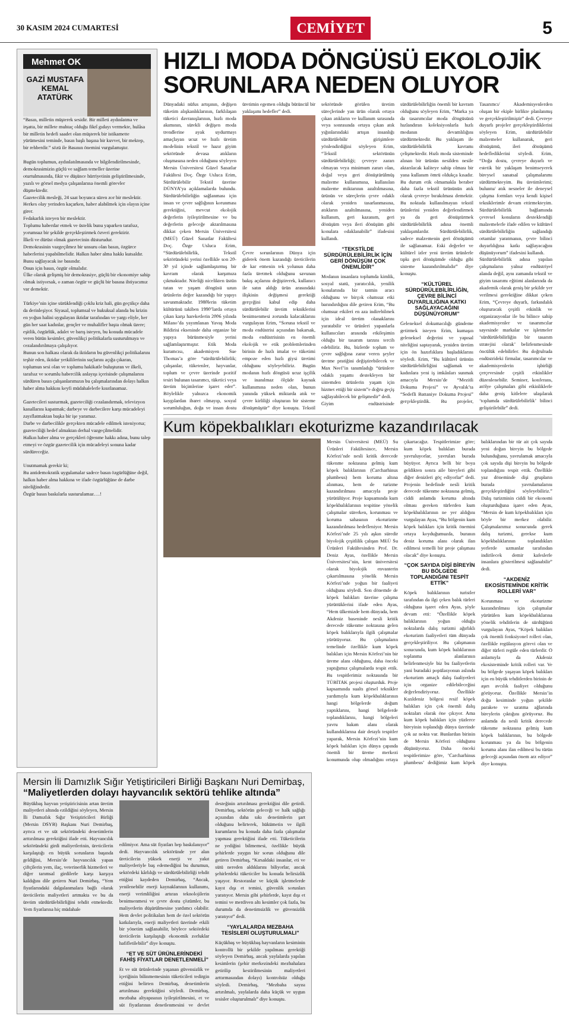30 KASIM 2024 CUMARTESİ CEMİYET 5
Mehmet OK
GAZİ MUSTAFA KEMAL ATATÜRK
“Basın, milletin müşterek sesidir. Bir milleti aydınlatma ve irşatta, bir millete muhtaç olduğu fikrî gıdayı vermekte, hulâsa bir milletin hedefi saadet olan müşterek bir istikamette yürümesini teminde, basın başlı başına bir kuvvet, bir mektep, bir rehberdir.” sözü ile Basının önemini vurgulamıştır.
Bugün toplumun, aydınlatılmasında ve bilgilendirilmesinde, demokrasimizin güçlü ve sağlam temeller üzerine oturtulmasında, fikir ve düşünce hürriyetinin geliştirilmesinde, yazılı ve görsel medya çalışanlarına önemli görevler düşmektedir.
Gazetecilik mesleği, 24 saat boyunca süren zor bir meslektir.
Herkes olay yerinden kaçarken, haber alabilmek için olayın içine girer.
Fedakarlık isteyen bir meslektir.
Toplumu haberdar etmek ve üstelik bunu yaparken tarafsız, yorumsuz bir şekilde gerçekleştirmek özveri gerektirir.
İlkeli ve dürüst olmak gazetecinin düsturudur.
Demokrasinin vazgeçilmez bir unsuru olan basın, özgürce haberlerini yapabilmelidir. Halkın haber alma hakkı kutsaldır.
Bunu sağlayacak ise basındır.
Onun için basın, özgür olmalıdır.
Ülke olarak gelişmiş bir demokrasiye, güçlü bir ekonomiye sahip olmak istiyorsak, o zaman özgür ve güçlü bir basına ihtiyacımız var demektir.
Türkiye’nin içine sürüklendiği çoklu kriz hali, gün geçtikçe daha da derinleşiyor. Siyasal, toplumsal ve hukuksal alanda bu krizin en yoğun halini uygulayan iktidar tarafından ve yargı eliyle, her gün her saat kadınlar, gençler ve muhalifler başta olmak üzere; eşitlik, özgürlük, adalet ve barış isteyen, bu konuda mücadele veren bütün kesimler, güvenlikçi politikalarla susturulmaya ve cezalandırılmaya çalışılıyor.
Bunun son halkası olarak da iktidarın bu güvenlikçi politikalarını teşhir eden, iktidar yetkililerinin suçlarını açığa çıkaran, toplumun sesi olan ve toplumu hakikatle buluşturan ve ilkeli, tarafsız ve sorumlu habercilik anlayışı içerisinde çalışmalarını sürdüren basın çalışanlarımızın bu çalışmalarından dolayı halkın haber alma hakkını keyfi müdahalelerle kısıtlanamaz.
Gazetecileri susturmak, gazeteciliği cezalandırmak, televizyon kanallarını kapatmak; darbeye ve darbecilere karşı mücadeleyi zayıflatmaktan başka bir işe yaramaz.
Darbe ve darbecilikle gerçekten mücadele edilmek isteniyorsa; gazeteciliği hedef almaktan derhal vazgeçilmelidir.
Halkın haber alma ve gerçekleri öğrenme hakkı adına, bunu talep etmeyi ve özgür gazetecilik için mücadeleyi sonuna kadar sürdüreceğiz.
Unutmamak gerekir ki;
Bu antidemokratik uygulamalar sadece basın özgürlüğüne değil, halkın haber alma hakkına ve ifade özgürlüğüne de darbe niteliğindedir.
Özgür basın baskılarla susturulamaz….!
HIZLI MODA DÖNGÜSÜ EKOLOJİK SORUNLARA NEDEN OLUYOR
Dünyadaki nüfus artışının, değişen tüketim alışkanlıklarının, farklılaşan tüketici davranışlarının, hızlı moda akımının, sürekli değişen moda trendlerine ayak uydurmayı amaçlayan ucuz ve hızlı üretim modelinin tekstil ve hazır giyim sektöründe devasa atıkların oluşmasına neden olduğunu söyleyen Mersin Üniversitesi Güzel Sanatlar Fakültesi Doç. Özge Usluca Erim, Sürdürülebilir Tekstil üzerine DÜNYA’ya açıklamalarda bulundu. Sürdürülebilirliğin sağlanması için insan ve çevre sağlığının korunması gerektiğini, mevcut ekolojik değerlerin iyileştirilmesine ve bu değerlerin geleceğe aktarılmasına dikkat çeken Mersin Üniversitesi (MEÜ) Güzel Sanatlar Fakültesi Doç. Özge Usluca Erim, “Sürdürülebilirlik, Tekstil sektöründeki yerini özellikle son 20-30 yıl içinde sağlamlaştırmış bir kavram olarak karşımıza çıkmaktadır. Niteliği nicelikten üstün tutan ve yaşam döngüsü uzun ürünlerin değer kazandığı bir yapıyı savunmaktadır. 1980lerin tüketim kültürünü takiben 1990’larda ortaya çıkan karşı hareketlerin 2006 yılında Milano’da yayımlanan Yavaş Moda Bildirisi ekseninde daha organize bir yapıya bürünmesiyle yerini sağlamlaştırmıştır. Etik Moda kuramcısı, akademisyen Sue Thomas’a göre “sürdürülebilirlik; çalışanlar, tüketenler, hayvanlar, toplum ve çevre üzerinde pozitif tesiri bulunan tasarımcı, tüketici veya üretim biçimlerine işaret eder”. Böylelikle yalnızca ekonomik kaygılardan ibaret olmayıp, sosyal sorumluluğun, doğa ve insan dostu üretimin egemen olduğu bütüncül bir yaklaşımı hedefler” dedi.
Çevre sorunlarının Dünya için giderek önem kazandığı üreticilerin de kar etmenin tek yolunun daha fazla üretmek olduğunu savunan bakış açılarını değiştirerek, kullanıcı ile satın aldığı ürün arasındaki ilişkinin değişmesi gerektiği gerçeğini kabul edip daha sürdürülebilir üretim tekniklerini benimsenmesi zorunda kalacaklarını vurgulayan Erim, “Soruna tekstil ve moda endüstrisi açısından bakarsak, moda endüstrisinin en önemli ekolojik ve etik problemlerinden birinin de hızlı imalat ve tüketimi empoze eden hızlı giysi üretimi olduğunu söyleyebiliriz. Bugün modanın hızlı döngüsü ucuz işçilik ve inanılmaz ölçüde kaynak kullanımına neden olan, bunun yanında yüksek miktarda atık ve çevre kirliliği oluşturan bir sisteme dönüşmüştür” diye konuştu. Tekstil sektöründe görülen üretim süreçlerinde yan ürün olarak ortaya çıkan atıkların ve kullanım sırasında veya sonrasında ortaya çıkan atık yığınlarındaki artışın insanlığı sürdürülebilir girişimlere yönlendirdiğini söyleyen Erim, “Tekstil sektörünün sürdürülebilirliği; çevreye zararı olmayan veya minimum zararı olan, doğal veya geri dönüştürülmüş malzeme kullanımına, kullanılan malzeme miktarının azaltılmasına, ürünün ve süreçlerin çevre odaklı olarak yeniden tasarlanmasına, atıkların azaltılmasına, yeniden kullanım, geri kazanım, geri dönüşüm veya ileri dönüşüm gibi konulara odaklanabilir” ifadesini kullandı.
“TEKSTİLDE SÜRDÜRÜLEBİLİRLİK İÇİN GERİ DÖNÜŞÜM ÇOK ÖNEMLİDİR”
Modanın insanlara toplumda kimlik, sosyal statü, yaratıcılık, yenilik konularında bir tatmin aracı olduğunu ve birçok olumsuz etki barındırdığını dile getiren Erim, “Bu olumsuz etkileri en aza indirebilmek için ideal üretim olanaklarını yaratabilir ve ürünleri yapanlarla kullanıcıları arasında etkileşimin olduğu bir tasarım tarzını tercih edebiliriz. Bu, bizlerde toplum ve çevre sağlığına zarar veren şeyler üretme pratiğini değiştirebilecek ve Max Neef’in tanımladığı “ürünlere odaklı yaşamı destekleyen bir sistemden ürünlerin yaşam için hizmet ettiği bir sistem”e doğru geçiş sağlayabilecek bir gelişmedir” dedi.
Giyim endüstrisinde sürdürülebilirliğin önemli bir kavram olduğunu söyleyen Erim, “Marka ya da tasarımcılar moda döngüsünü hızlandıran koleksiyonlarla hızlı modanın devamlılığını sürdürmektedir. Bu yaklaşım ile sürdürülebilirlik kavramı çelişmektedir. Hızlı moda sisteminde alınan bir ürünün nesilden nesile aktarılacak kaliteye sahip olması bir yana kullanım ömrü oldukça kısadır. Bu durum etik olmamakla beraber daha fazla tekstil ürününün atık olarak çevreye bırakılması demektir. Bu noktada kullanılmayan tekstil ürünlerini yeniden değerlendirmek ya da geri dönüştürmek sürdürülebilirlik adına önemli yaklaşımlardır. Sürdürülebilirlik, sadece malzemenin geri dönüşümü ile sağlanamaz. Eski değerler ve kültürel izler yeni üretim ürünlerle tıpkı geri dönüşümde olduğu gibi sisteme kazandırılmalıdır” diye konuştu.
“KÜLTÜREL SÜRDÜRÜLEBİLİRLİĞİN, ÇEVRE BİLİNCİ DUYARLILIĞINA KATKI SAĞLAYACAĞINI DÜŞÜNÜYORUM”
Geleneksel dokumacılığı gündeme getirmek isteyen Erim, kumaşın geleneksel değerini ve yapısal niteliğini saptayarak, yeniden üretim için ön hazırlıklara başladıklarını söyledi. Erim, “Bu kültürel ürünün sürdürülebilirliğini sağlamak ve kadınlara yeni iş imkânları sunmak amacıyla Mersin’de “Mezitli Dokuma Projesi” ve Ayvalık’ta “Sedefli Battaniye Dokuma Projesi” gerçekleştirdik. Bu projeler, Tasarımcı/ Akademisyenlerden oluşan bir ekiple birlikte planlanmış ve gerçekleştirilmiştir” dedi. Çevreye duyarlı projeler gerçekleştirdiklerini söyleyen Erim, sürdürülebilir malzemeler kullanarak, geri dönüşümü, ileri dönüşümü hedeflediklerini söyledi. Erim, “Doğa dostu, çevreye duyarlı ve estetik bir yaklaşım benimseyerek bireysel sanatsal çalışmalarımı sürdürmekteyim. Bu üretimlerimi; buluntu/ atık nesneler ile deneysel çalışma formları veya kendi kişisel tekniklerimle devam ettirmekteyim. Sürdürülebilirlik bağlamında çevresel konuların desteklendiği malzemelerle ifade edilen ve kültürel sürdürülebilirliğin sağlandığı ortamlar yaratmanın, çevre bilinci duyarlılığına katkı sağlayacağını düşünüyorum” ifadesini kullandı.
Sürdürülebilirlik adına yapılan çalışmaların yalnız endüstriyel alanda değil, aynı zamanda tekstil ve giyim tasarımı eğitimi alanlarında da akademik olarak geniş bir şekilde yer verilmesi gerektiğine dikkat çeken Erim, “Çevreye duyarlı, farkındalık oluşturacak çeşitli etkinlik ve organizasyonlar ile bu bilince sahip akademisyenler ve tasarımcılar sayesinde markalar ve işletmeler ‘sürdürülebilirliğin bir tasarım stratejisi olarak’ belirlenmesinde öncülük edebilirler. Bu doğrultuda endüstrideki firmalar, tasarımcılar ve akademisyenlerin işbirliği çerçevesinde çeşitli etkinlikler düzenlenebilir. Seminer, konferans, atölye çalışmaları gibi etkinliklerle daha geniş kitlelere ulaşılarak ‘toplumda sürdürülebilirlik’ bilinci geliştirilebilir” dedi.
Kum köpekbalıkları ekoturizme kazandırılacak
Mersin Üniversitesi (MEÜ) Su Ürünleri Fakültesince, Mersin Körfezi’nde nesli kritik derecede tükenme noktasına gelmiş kum köpek balıklarının (Carcharhinus plumbeus) hem koruma altına alınması, hem de turizme kazandırılması amacıyla proje yürütülüyor. Proje kapsamında kum köpekbalıklarının tespitine yönelik çalışmalar sürerken, korunması ve koruma sahasının ekoturizme kazandırılması hedefleniyor. Mersin Körfezi’nde 25 yılı aşkın süredir biyolojik çeşitlilik çalışan MEÜ Su Ürünleri Fakültesinden Prof. Dr. Deniz Ayas, özellikle Mersin Üniversitesi’nin, kent üniversitesi olarak biyolojik envanterin çıkartılmasına yönelik Mersin Körfezi’nde yoğun bir faaliyeti olduğunu söyledi. Son dönemde de köpek balıkları üzerine çalışma yürüttüklerini ifade eden Ayas, “Hem ülkemizde hem dünyada, hem Akdeniz baseninde nesli kritik derecede tükenme noktasına gelen köpek balıklarıyla ilgili çalışmalar yürütüyoruz. Bu çalışmaların temelinde özellikle kum köpek balıkları için Mersin Körfezi’nin bir üreme alanı olduğunu, daha önceki yaptığımız çalışmalarda tespit ettik. Bu tespitlerimiz noktasında bir TÜBİTAK projesi oluşturduk. Proje kapsamında sualtı görsel teknikler yardımıyla kum köpekbalıklarının hangi bölgelerde doğum yaptıklarını, hangi bölgelerde toplandıklarını, hangi bölgeleri yavru bakım alanı olarak kullandıklarına dair detaylı tespitler yaparak, Mersin Körfezi’nin kum köpek balıkları için dünya çapında önemli bir üreme merkezi konumunda olup olmadığını ortaya çıkartacağız. Tespitlerimize göre; kum köpek balıkları burada yavruluyorlar, yavruları burada büyüyor. Ayrıca belli bir boya geldikten sonra aile bireyleri gibi diğer denizleri göç ediyorlar” dedi. Projenin hedefinde nesli kritik derecede tükenme noktasına gelmiş, ciddi anlamda koruma altında olması gereken türlerden kum köpekbalıklarının ne yer aldığını vurgulayan Ayas, “Bu bölgenin kum köpek balıkları için kritik önemini ortaya koyduğumuzda, buranın deniz koruma alanı olarak ilan edilmesi temelli bir proje çalışması olacak” diye konuştu.
“ÇOK SAYIDA DİŞİ BİREYİN BU BÖLGEDE TOPLANDIĞINI TESPİT ETTİK”
Köpek balıklarının turistler tarafından da ilgi çeken balık türleri olduğuna işaret eden Ayas, şöyle devam etti: “Özellikle köpek balıklarının yoğun olduğu noktalarda dalış turizmi ağırlıklı ekoturizm faaliyetleri tüm dünyada gerçekleştiriliyor. Bu çalışmanın sonucunda, kum köpek balıklarının toplanma alanlarının belirlenmesiyle biz bu faaliyetlerin yani buradaki popülasyonun aslında ekoturizm amaçlı dalış faaliyetleri için organize edilebileceğini değerlendiriyoruz. Özellikle Kızıldeniz bölgesi resif köpek balıkları için çok önemli dalış noktaları olarak öne çıkıyor. Ama kum köpek balıkları için yüzlerce bireyinin toplandığı dünya üzerinde çok az nokta var. Bunlardan birinin de Mersin Körfezi olduğunu düşünüyoruz. Daha önceki tespitlerimize göre, ’Carcharhinus plumbeus’ dediğimiz kum köpek balıklarından bir tür ait çok sayıda yeni doğan bireyin bu bölgede bulunduğunu, yavrulamak amacıyla çok sayıda dişi bireyin bu bölgede toplandığını tespit ettik. Özellikle yaz döneminde dişi grupların burada yavrulamalarını gerçekleştirdiğini söyleyebiliriz.” Dalış turizminin ciddi bir ekonomi oluşturduğuna işaret eden Ayas, “Mersin de kum köpekbalıkları için böyle bir merkez olabilir. Çalışmalarımız sonucunda gerek dalış turizmi, gerekse kum köpekbalıklarının toplandıkları yerlerde uzmanlar tarafından indirilecek demir kafeslerle insanlara gösterilmesi sağlanabilir” dedi.
“AKDENİZ EKOSİSTEMİNDE KRİTİK ROLLERİ VAR”
Korunması ve ekoturizme kazandırılması için çalışmalar yürütülen kum köpekbalıklarına yönelik tehditlerin de sürdüğünü vurgulayan Ayas, “Köpek balıkları çok önemli fonksiyonel rolleri olan, özellikle regülasyon görevi olan ve diğer türleri regüle eden türlerdir. O anlamıyla da Akdeniz ekosisteminde kritik rolleri var. Ve bu bölgede yaşayan köpek balıkları için en büyük tehditlerden birinin de aşırı avcılık faaliyet olduğunu görüyoruz. Özellikle Mersin’in doğu kesiminde yoğun şekilde parakete ve uzatma ağlarında bireylerin çıktığını görüyoruz. Bu anlamda da nesli kritik derecede tükenme noktasına gelmiş kum köpek balıklarının, bu bölgede korunması ya da bu bölgenin koruma alanı ilan edilmesi bu türün geleceği açısından önem arz ediyor” diye konuştu.
Mersin İli Damızlık Sığır Yetiştiricileri Birliği Başkanı Nuri Demirbaş,
“Maliyetlerden dolayı hayvancılık sektörü tehlike altında”
Büyükbaş hayvan yetiştiricisinin artan üretim maliyetleri altında ezildiğini söyleyen, Mersin İli Damızlık Sığır Yetiştiricileri Birliği (Mersin DSYB) Başkanı Nuri Demirbaş, ayrıca et ve süt sektöründeki denetimlerin arttırılması gerektiğini ifade etti. Hayvancılık sektöründeki girdi maliyetlerinin, üreticilerin karşılaştığı en büyük sorunların başında geldiğini, Mersin’de hayvancılık yapan çiftçilerin yem, ilaç, veterinerlik hizmetleri ve diğer tarımsal girdilerle karşı karşıya kaldığını dile getiren Nuri Demirbaş, “Yem fiyatlarındaki dalgalanmalara bağlı olarak üreticilerin maliyetleri artmakta ve bu da üretim sürdürülebilirliğini tehdit etmektedir. Yem fiyatlarına hiç müdahale
edilmiyor. Ama süt fiyatları hep baskılanıyor” dedi. Hayvancılık sektöründe yer alan üreticilerin yüksek enerji ve yakıt maliyetleriyle baş edemediğini bu durumun, sektördeki kârlılığı ve sürdürülebilirliği tehdit ettiğini kaydeden Demirbaş, “Ancak, yenilenebilir enerji kaynaklarının kullanımı, enerji verimliliğini artıran teknolojilerin benimsenmesi ve çevre dostu çözümler, bu maliyetlerin düşürülmesine yardımcı olabilir. Hem devlet politikaları hem de özel sektörün katkılarıyla, enerji maliyetleri üzerinde etkili bir yönetim sağlanabilir, böylece sektördeki üreticilerin karşılaştığı ekonomik zorluklar hafifletilebilir” diye konuştu.
“ET VE SÜT ÜRÜNLERİNDEKİ FAHİŞ FİYATLAR DENETLENMELİ”
Et ve süt ürünlerinde yaşanan güvensizlik ve içeriğinin bilinmemesinin tüketicileri tedirgin ettiğini belirten Demirbaş, denetimlerin artırılması gerektiğini söyledi. Demirbaş, mezbaha altyapısının iyileştirilmesini, et ve süt fiyatlarının denetlenmesini ve devlet desteğinin artırılması gerektiğini dile getirdi. Demirbaş, sektörün geleceği ve halk sağlığı açısından daha sıkı denetimlerin şart olduğunu belirterek, hükümetin ve ilgili kurumların bu konuda daha fazla çalışmalar yapması gerektiğini ifade etti. Tüketicilerin ne yediğini bilmemesi, özellikle büyük şehirlerde yaygın bir sorun olduğunu dile getiren Demirbaş, “Kırsaldaki insanlar, eti ve sütü nereden aldıklarını biliyorlar, ancak şehirlerdeki tüketiciler bu konuda belirsizlik yaşıyor. Restoranlar ve küçük işletmelerde kayıt dışı et temini, güvenlik sorunları yaratıyor. Mersin gibi şehirlerde, kayıt dışı et temini ve merdiven altı kesimler çok fazla, bu durumda da denetimsizlik ve güvensizlik yaratıyor” dedi.
“YAYLALARDA MEZBAHA TESİSLERİ OLUŞTURULMALI”
Küçükbaş ve büyükbaş hayvanların kesiminin kontrollü bir şekilde yapılması gerektiği söyleyen Demirbaş, ancak yaylalarda yapılan kesimlerin (şehir merkezindeki mezbahalara getirilip kestirilmesinin maliyetleri arttırmasından dolayı) kontrolsüz olduğu söyledi. Demirbaş, “Mezbaha sayısı artırılmalı, yaylalarda daha küçük ve uygun tesisler oluşturulmalı” diye konuştu.